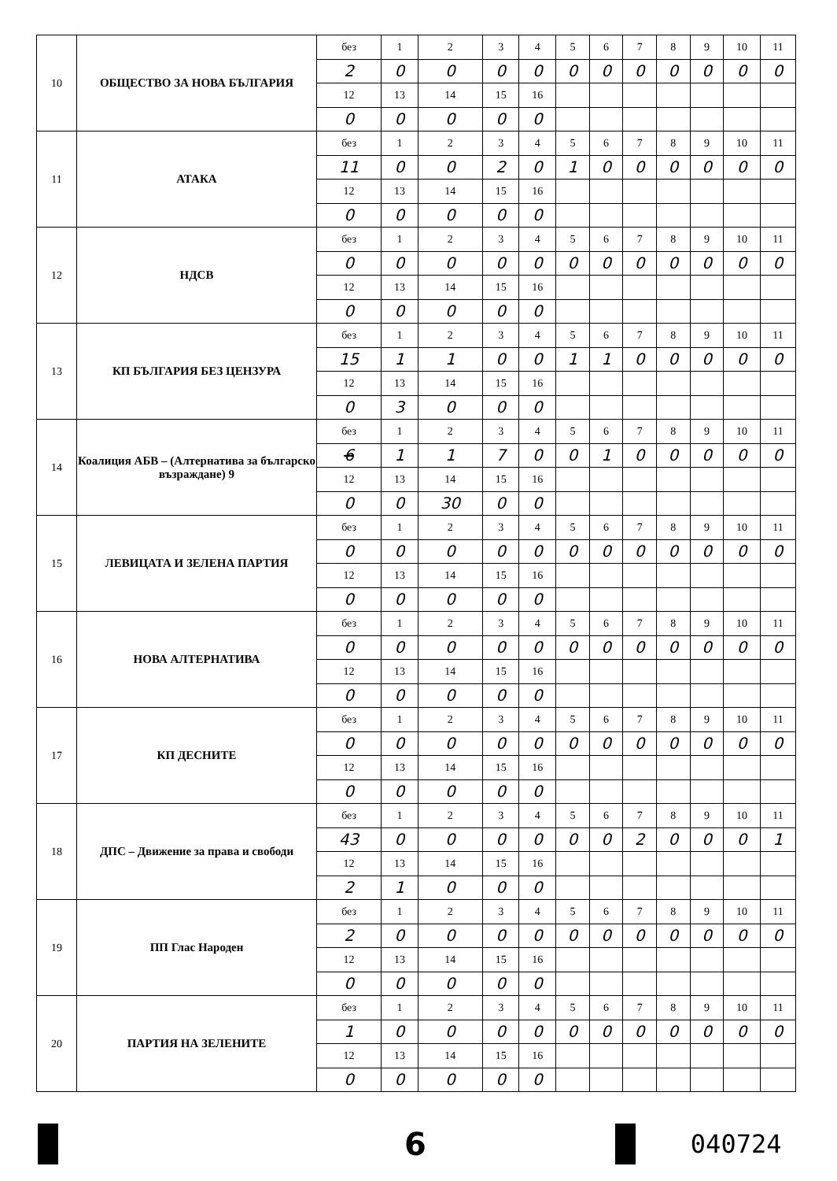| 10 | ОБЩЕСТВО ЗА НОВА БЪЛГАРИЯ | без | 1 | 2 | 3 | 4 | 5 | 6 | 7 | 8 | 9 | 10 | 11 |
| | | 2 | 0 | 0 | 0 | 0 | 0 | 0 | 0 | 0 | 0 | 0 | 0 |
| | | 12 | 13 | 14 | 15 | 16 | | | | | | | |
| | | 0 | 0 | 0 | 0 | 0 | | | | | | | |
| 11 | АТАКА | без | 1 | 2 | 3 | 4 | 5 | 6 | 7 | 8 | 9 | 10 | 11 |
| | | 11 | 0 | 0 | 2 | 0 | 1 | 0 | 0 | 0 | 0 | 0 | 0 |
| | | 12 | 13 | 14 | 15 | 16 | | | | | | | |
| | | 0 | 0 | 0 | 0 | 0 | | | | | | | |
| 12 | НДСВ | без | 1 | 2 | 3 | 4 | 5 | 6 | 7 | 8 | 9 | 10 | 11 |
| | | 0 | 0 | 0 | 0 | 0 | 0 | 0 | 0 | 0 | 0 | 0 | 0 |
| | | 12 | 13 | 14 | 15 | 16 | | | | | | | |
| | | 0 | 0 | 0 | 0 | 0 | | | | | | | |
| 13 | КП БЪЛГАРИЯ БЕЗ ЦЕНЗУРА | без | 1 | 2 | 3 | 4 | 5 | 6 | 7 | 8 | 9 | 10 | 11 |
| | | 15 | 1 | 1 | 0 | 0 | 1 | 1 | 0 | 0 | 0 | 0 | 0 |
| | | 12 | 13 | 14 | 15 | 16 | | | | | | | |
| | | 0 | 3 | 0 | 0 | 0 | | | | | | | |
| 14 | Коалиция АБВ – (Алтернатива за българско възраждане) 9 | без | 1 | 2 | 3 | 4 | 5 | 6 | 7 | 8 | 9 | 10 | 11 |
| | | 6 | 1 | 1 | 7 | 0 | 0 | 1 | 0 | 0 | 0 | 0 | 0 |
| | | 12 | 13 | 14 | 15 | 16 | | | | | | | |
| | | 0 | 0 | 30 | 0 | 0 | | | | | | | |
| 15 | ЛЕВИЦАТА И ЗЕЛЕНА ПАРТИЯ | без | 1 | 2 | 3 | 4 | 5 | 6 | 7 | 8 | 9 | 10 | 11 |
| | | 0 | 0 | 0 | 0 | 0 | 0 | 0 | 0 | 0 | 0 | 0 | 0 |
| | | 12 | 13 | 14 | 15 | 16 | | | | | | | |
| | | 0 | 0 | 0 | 0 | 0 | | | | | | | |
| 16 | НОВА АЛТЕРНАТИВА | без | 1 | 2 | 3 | 4 | 5 | 6 | 7 | 8 | 9 | 10 | 11 |
| | | 0 | 0 | 0 | 0 | 0 | 0 | 0 | 0 | 0 | 0 | 0 | 0 |
| | | 12 | 13 | 14 | 15 | 16 | | | | | | | |
| | | 0 | 0 | 0 | 0 | 0 | | | | | | | |
| 17 | КП ДЕСНИТЕ | без | 1 | 2 | 3 | 4 | 5 | 6 | 7 | 8 | 9 | 10 | 11 |
| | | 0 | 0 | 0 | 0 | 0 | 0 | 0 | 0 | 0 | 0 | 0 | 0 |
| | | 12 | 13 | 14 | 15 | 16 | | | | | | | |
| | | 0 | 0 | 0 | 0 | 0 | | | | | | | |
| 18 | ДПС – Движение за права и свободи | без | 1 | 2 | 3 | 4 | 5 | 6 | 7 | 8 | 9 | 10 | 11 |
| | | 43 | 0 | 0 | 0 | 0 | 0 | 0 | 2 | 0 | 0 | 0 | 1 |
| | | 12 | 13 | 14 | 15 | 16 | | | | | | | |
| | | 2 | 1 | 0 | 0 | 0 | | | | | | | |
| 19 | ПП Глас Народен | без | 1 | 2 | 3 | 4 | 5 | 6 | 7 | 8 | 9 | 10 | 11 |
| | | 2 | 0 | 0 | 0 | 0 | 0 | 0 | 0 | 0 | 0 | 0 | 0 |
| | | 12 | 13 | 14 | 15 | 16 | | | | | | | |
| | | 0 | 0 | 0 | 0 | 0 | | | | | | | |
| 20 | ПАРТИЯ НА ЗЕЛЕНИТЕ | без | 1 | 2 | 3 | 4 | 5 | 6 | 7 | 8 | 9 | 10 | 11 |
| | | 1 | 0 | 0 | 0 | 0 | 0 | 0 | 0 | 0 | 0 | 0 | 0 |
| | | 12 | 13 | 14 | 15 | 16 | | | | | | | |
| | | 0 | 0 | 0 | 0 | 0 | | | | | | | |
6
040724